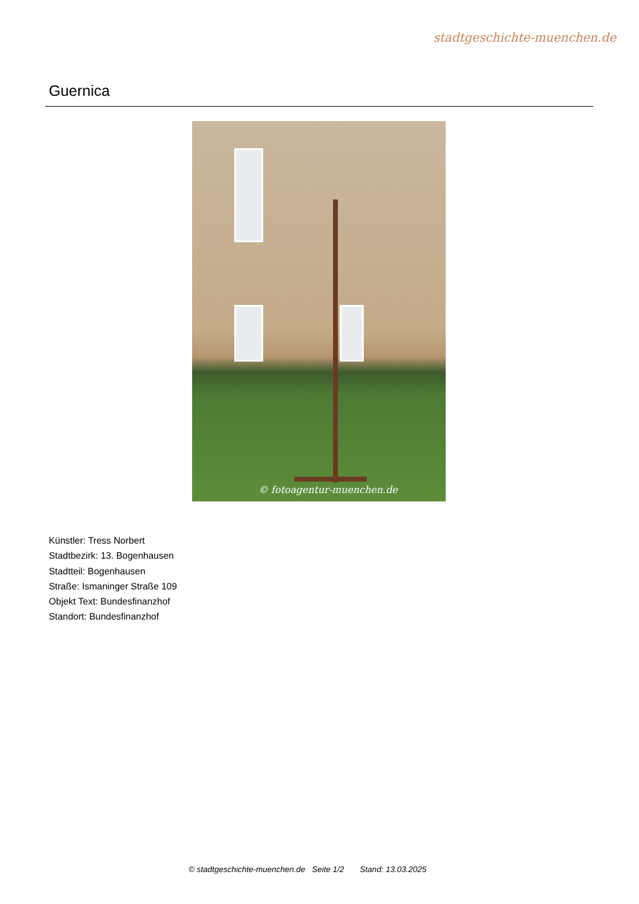stadtgeschichte-muenchen.de
Guernica
© fotoagentur-muenchen.de
Künstler: Tress Norbert
Stadtbezirk: 13. Bogenhausen
Stadtteil: Bogenhausen
Straße: Ismaninger Straße 109
Objekt Text: Bundesfinanzhof
Standort: Bundesfinanzhof
© stadtgeschichte-muenchen.de Seite 1/2 Stand: 13.03.2025